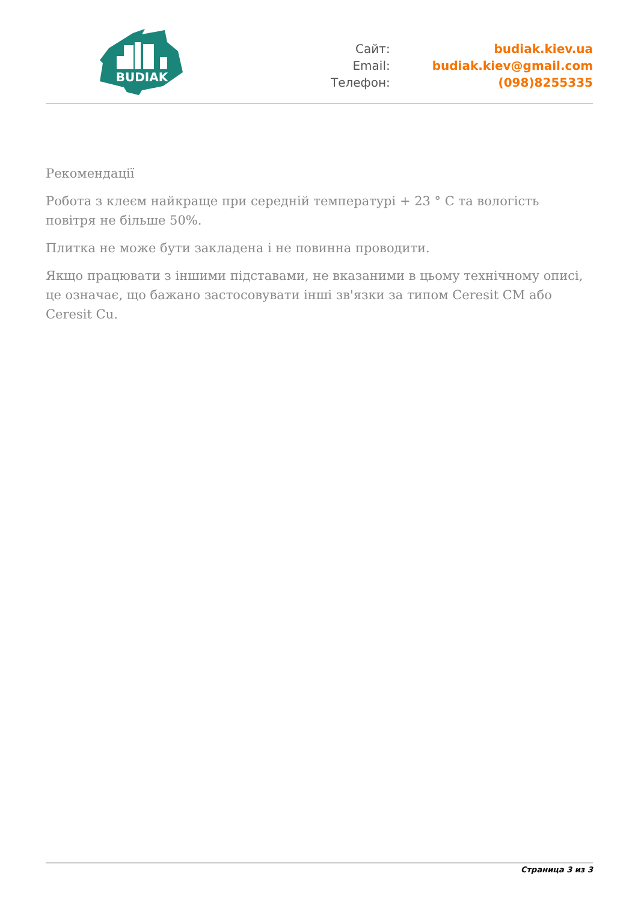BUDIAK
| Сайт: | budiak.kiev.ua |
| Email: | budiak.kiev@gmail.com |
| Телефон: | (098)8255335 |
Рекомендації
Робота з клеєм найкраще при середній температурі + 23 ° C та вологість повітря не більше 50%.
Плитка не може бути закладена і не повинна проводити.
Якщо працювати з іншими підставами, не вказаними в цьому технічному описі, це означає, що бажано застосовувати інші зв'язки за типом Ceresit CM або Ceresit Cu.
Страница 3 из 3